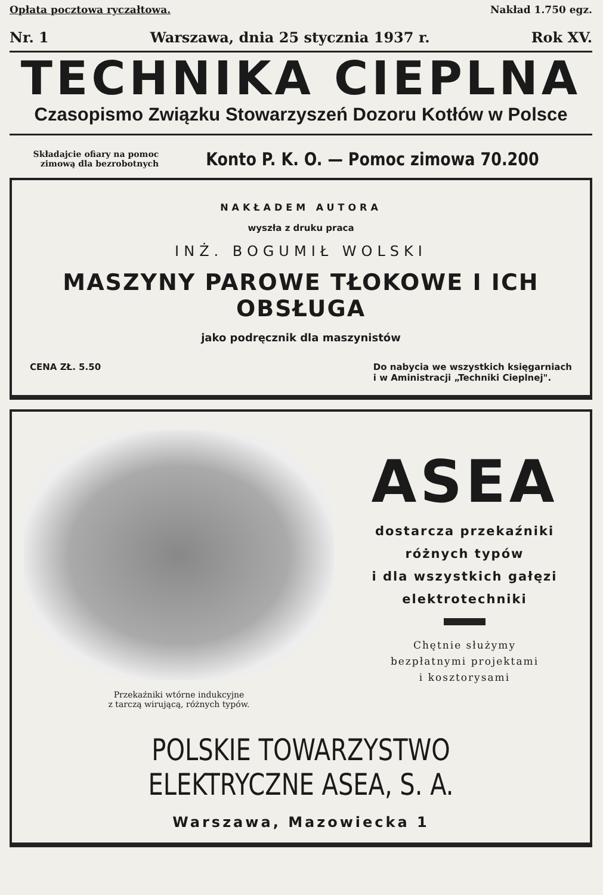Opłata pocztowa ryczałtowa. Nakład 1.750 egz.
Nr. 1 Warszawa, dnia 25 stycznia 1937 r. Rok XV.
TECHNIKA CIEPLNA
Czasopismo Związku Stowarzyszeń Dozoru Kotłów w Polsce
Składajcie ofiary na pomoc
zimową dla bezrobotnych
Konto P. K. O. — Pomoc zimowa 70.200
NAKŁADEM AUTORA
wyszła z druku praca
INŻ. BOGUMIŁ WOLSKI
MASZYNY PAROWE TŁOKOWE I ICH OBSŁUGA
jako podręcznik dla maszynistów
CENA ZŁ. 5.50 Do nabycia we wszystkich księgarniach
i w Aministracji „Techniki Cieplnej".
Przekaźniki wtórne indukcyjne
z tarczą wirującą, różnych typów.
ASEA
dostarcza przekaźniki
różnych typów
i dla wszystkich gałęzi
elektrotechniki
Chętnie służymy
bezpłatnymi projektami
i kosztorysami
POLSKIE TOWARZYSTWO ELEKTRYCZNE ASEA, S. A.
Warszawa, Mazowiecka 1